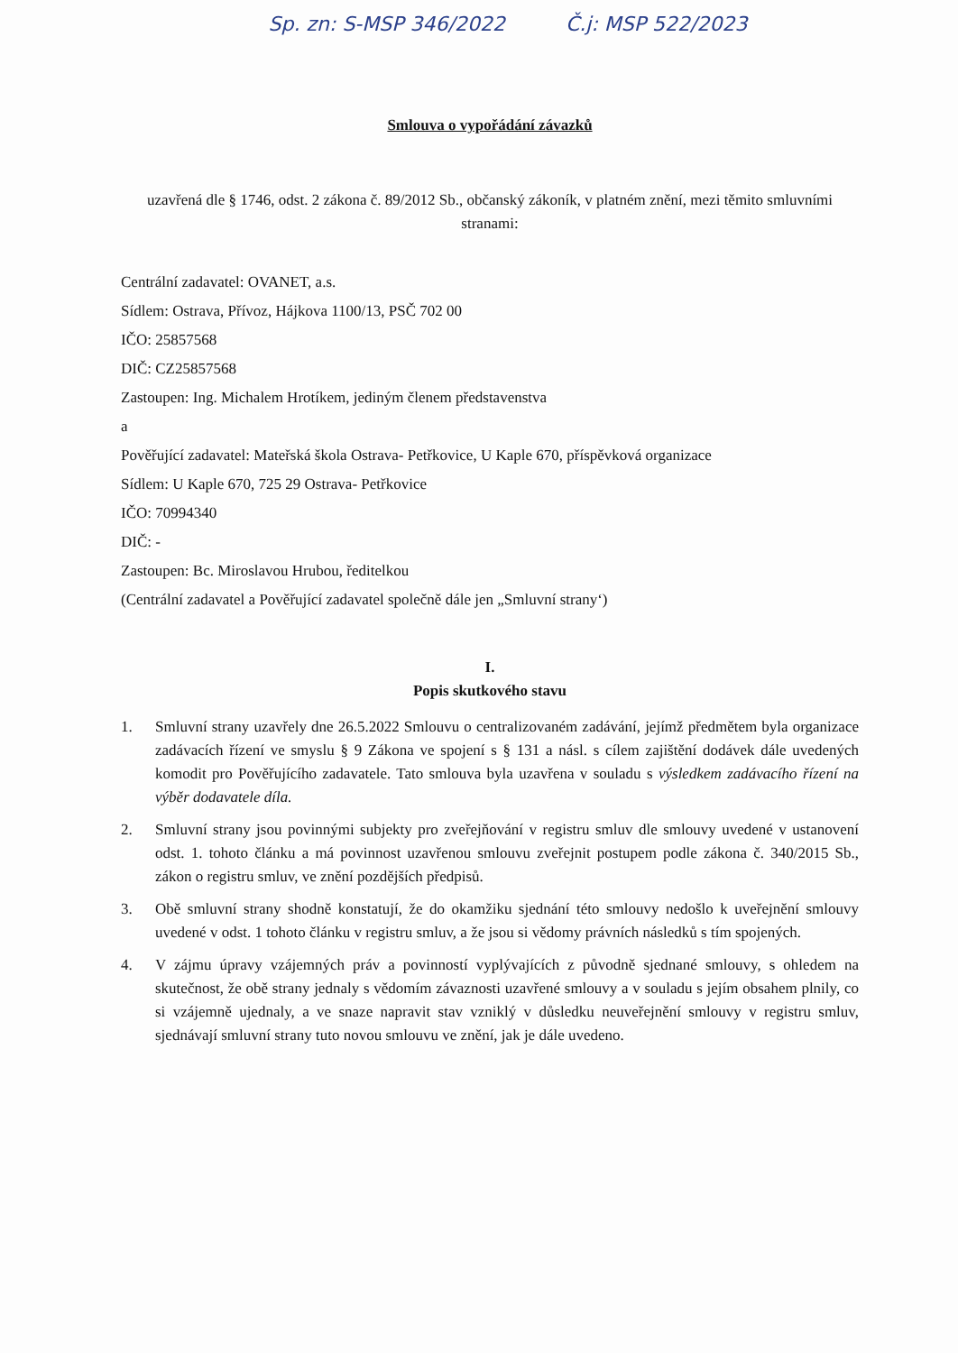Sp. zn: S-MSP 346/2022 Č.j: MSP 522/2023
Smlouva o vypořádání závazků
uzavřená dle § 1746, odst. 2 zákona č. 89/2012 Sb., občanský zákoník, v platném znění, mezi těmito smluvními stranami:
Centrální zadavatel: OVANET, a.s.
Sídlem: Ostrava, Přívoz, Hájkova 1100/13, PSČ 702 00
IČO: 25857568
DIČ: CZ25857568
Zastoupen: Ing. Michalem Hrotíkem, jediným členem představenstva
a
Pověřující zadavatel: Mateřská škola Ostrava- Petřkovice, U Kaple 670, příspěvková organizace
Sídlem: U Kaple 670, 725 29 Ostrava- Petřkovice
IČO: 70994340
DIČ: -
Zastoupen: Bc. Miroslavou Hrubou, ředitelkou
(Centrální zadavatel a Pověřující zadavatel společně dále jen „Smluvní strany‘)
I.
Popis skutkového stavu
1. Smluvní strany uzavřely dne 26.5.2022 Smlouvu o centralizovaném zadávání, jejímž předmětem byla organizace zadávacích řízení ve smyslu § 9 Zákona ve spojení s § 131 a násl. s cílem zajištění dodávek dále uvedených komodit pro Pověřujícího zadavatele. Tato smlouva byla uzavřena v souladu s výsledkem zadávacího řízení na výběr dodavatele díla.
2. Smluvní strany jsou povinnými subjekty pro zveřejňování v registru smluv dle smlouvy uvedené v ustanovení odst. 1. tohoto článku a má povinnost uzavřenou smlouvu zveřejnit postupem podle zákona č. 340/2015 Sb., zákon o registru smluv, ve znění pozdějších předpisů.
3. Obě smluvní strany shodně konstatují, že do okamžiku sjednání této smlouvy nedošlo k uveřejnění smlouvy uvedené v odst. 1 tohoto článku v registru smluv, a že jsou si vědomy právních následků s tím spojených.
4. V zájmu úpravy vzájemných práv a povinností vyplývajících z původně sjednané smlouvy, s ohledem na skutečnost, že obě strany jednaly s vědomím závaznosti uzavřené smlouvy a v souladu s jejím obsahem plnily, co si vzájemně ujednaly, a ve snaze napravit stav vzniklý v důsledku neuveřejnění smlouvy v registru smluv, sjednávají smluvní strany tuto novou smlouvu ve znění, jak je dále uvedeno.